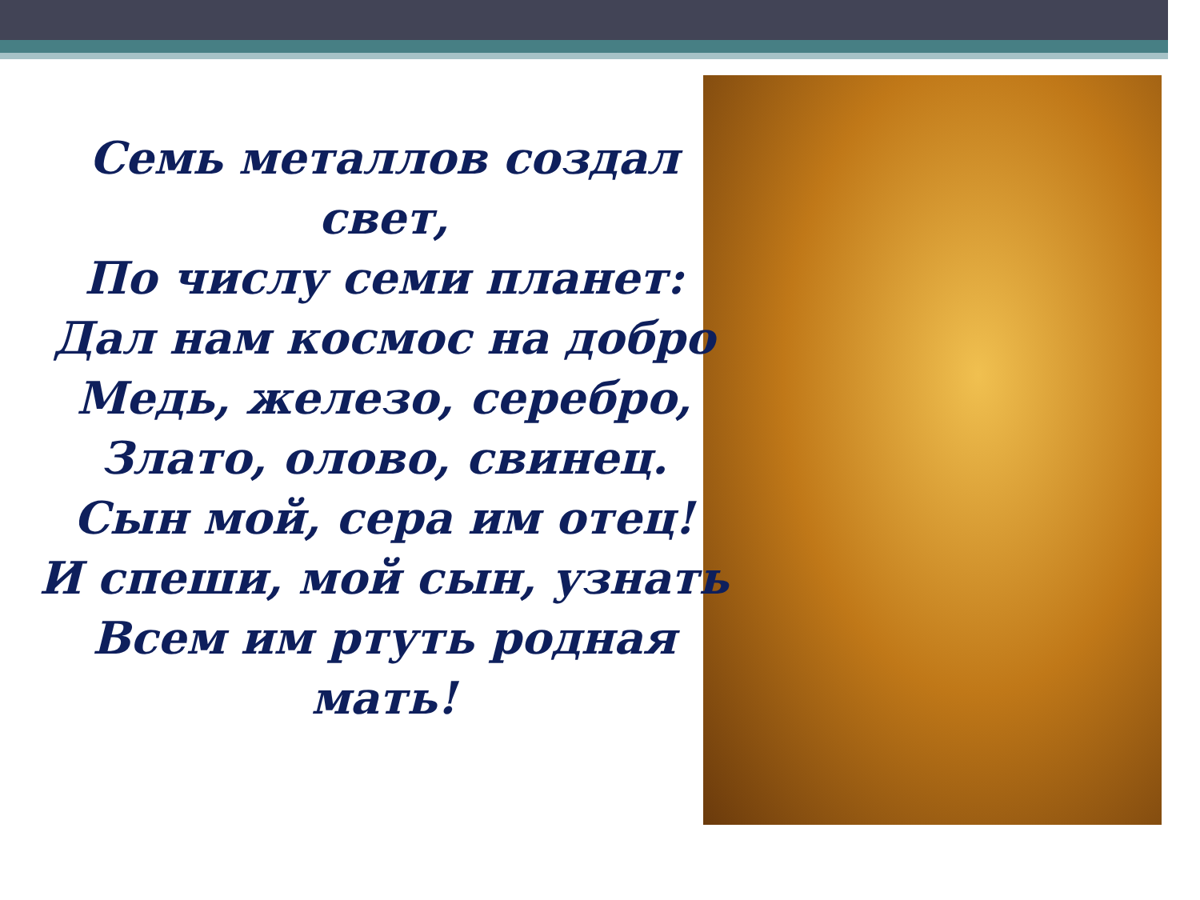Семь металлов создал
свет,
По числу семи планет:
Дал нам космос на добро
Медь, железо, серебро,
Злато, олово, свинец.
Сын мой, сера им отец!
И спеши, мой сын, узнать
Всем им ртуть родная
мать!